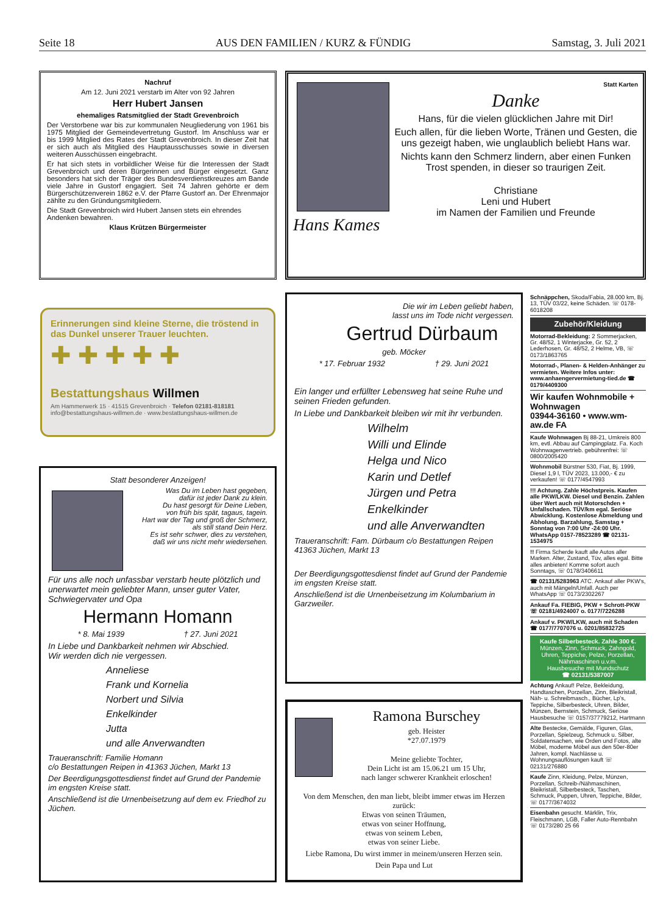Seite 18 AUS DEN FAMILIEN / KURZ & FÜNDIG Samstag, 3. Juli 2021
Nachruf
Am 12. Juni 2021 verstarb im Alter von 92 Jahren
Herr Hubert Jansen
ehemaliges Ratsmitglied der Stadt Grevenbroich
Der Verstorbene war bis zur kommunalen Neugliederung von 1961 bis 1975 Mitglied der Gemeindevertretung Gustorf. Im Anschluss war er bis 1999 Mitglied des Rates der Stadt Grevenbroich. In dieser Zeit hat er sich auch als Mitglied des Hauptausschusses sowie in diversen weiteren Ausschüssen eingebracht.
Er hat sich stets in vorbildlicher Weise für die Interessen der Stadt Grevenbroich und deren Bürgerinnen und Bürger eingesetzt. Ganz besonders hat sich der Träger des Bundesverdienstkreuzes am Bande viele Jahre in Gustorf engagiert. Seit 74 Jahren gehörte er dem Bürgerschützenverein 1862 e.V. der Pfarre Gustorf an. Der Ehrenmajor zählte zu den Gründungsmitgliedern.
Die Stadt Grevenbroich wird Hubert Jansen stets ein ehrendes Andenken bewahren.
Klaus Krützen Bürgermeister
Hans Kames
Statt Karten
Danke
Hans, für die vielen glücklichen Jahre mit Dir!
Euch allen, für die lieben Worte, Tränen und Gesten, die uns gezeigt haben, wie unglaublich beliebt Hans war.
Nichts kann den Schmerz lindern, aber einen Funken Trost spenden, in dieser so traurigen Zeit.
Christiane
Leni und Hubert
im Namen der Familien und Freunde
Erinnerungen sind kleine Sterne, die tröstend in das Dunkel unserer Trauer leuchten.
✚ ✚ ✚ ✚ ✚
Bestattungshaus Willmen
Am Hammerwerk 15 · 41515 Grevenbroich · Telefon 02181-818181
info@bestattungshaus-willmen.de · www.bestattungshaus-willmen.de
Statt besonderer Anzeigen!
Was Du im Leben hast gegeben,
dafür ist jeder Dank zu klein.
Du hast gesorgt für Deine Lieben,
von früh bis spät, tagaus, tagein.
Hart war der Tag und groß der Schmerz,
als still stand Dein Herz.
Es ist sehr schwer, dies zu verstehen,
daß wir uns nicht mehr wiedersehen.
Für uns alle noch unfassbar verstarb heute plötzlich und unerwartet mein geliebter Mann, unser guter Vater, Schwiegervater und Opa
Hermann Homann
* 8. Mai 1939 † 27. Juni 2021
In Liebe und Dankbarkeit nehmen wir Abschied.
Wir werden dich nie vergessen.
Anneliese
Frank und Kornelia
Norbert und Silvia
Enkelkinder
Jutta
und alle Anverwandten
Traueranschrift: Familie Homann
c/o Bestattungen Reipen in 41363 Jüchen, Markt 13
Der Beerdigungsgottesdienst findet auf Grund der Pandemie im engsten Kreise statt.
Anschließend ist die Urnenbeisetzung auf dem ev. Friedhof zu Jüchen.
Die wir im Leben geliebt haben,
lasst uns im Tode nicht vergessen.
Gertrud Dürbaum
geb. Möcker
* 17. Februar 1932 † 29. Juni 2021
Ein langer und erfüllter Lebensweg hat seine Ruhe und seinen Frieden gefunden.
In Liebe und Dankbarkeit bleiben wir mit ihr verbunden.
Wilhelm
Willi und Elinde
Helga und Nico
Karin und Detlef
Jürgen und Petra
Enkelkinder
und alle Anverwandten
Traueranschrift: Fam. Dürbaum c/o Bestattungen Reipen
41363 Jüchen, Markt 13
Der Beerdigungsgottesdienst findet auf Grund der Pandemie im engsten Kreise statt.
Anschließend ist die Urnenbeisetzung im Kolumbarium in Garzweiler.
Ramona Burschey
geb. Heister
*27.07.1979
Meine geliebte Tochter,
Dein Licht ist am 15.06.21 um 15 Uhr,
nach langer schwerer Krankheit erloschen!
Von dem Menschen, den man liebt, bleibt immer etwas im Herzen zurück:
Etwas von seinen Träumen,
etwas von seiner Hoffnung,
etwas von seinem Leben,
etwas von seiner Liebe.
Liebe Ramona, Du wirst immer in meinem/unseren Herzen sein.
Dein Papa und Lut
Schnäppchen, Skoda/Fabia, 28.000 km, Bj. 13, TÜV 03/22, keine Schäden. ☏ 0178-6018208
Zubehör/Kleidung
Motorrad-Bekleidung: 2 Sommerjacken, Gr. 48/52, 1 Winterjacke, Gr. 52, 2 Lederhosen, Gr. 48/52, 2 Helme, VB, ☏ 0173/1863765
Motorrad-, Planen- & Helden-Anhänger zu vermieten. Weitere Infos unter: www.anhaengervermietung-tied.de ☎ 0179/4409300
Wir kaufen Wohnmobile + Wohnwagen
03944-36160 • www.wm-aw.de FA
Kaufe Wohnwagen Bj 88-21, Umkreis 800 km, evtl. Abbau auf Campingplatz. Fa. Koch Wohnwagenvertrieb. gebührenfrei: ☏ 0800/2005420
Wohnmobil Bürstner 530, Fiat, Bj. 1999, Diesel 1,9 l, TÜV 2023, 13.000,- € zu verkaufen! ☏ 0177/4547993
!!! Achtung. Zahle Höchstpreis. Kaufen alle PKW/LKW. Diesel und Benzin. Zahlen über Wert auch mit Motorschden + Unfallschaden. TÜV/km egal. Seriöse Abwicklung. Kostenlose Abmeldung und Abholung. Barzahlung, Samstag + Sonntag von 7:00 Uhr -24:00 Uhr. WhatsApp 0157-78523289 ☎ 02131-1534975
!! Firma Scherde kauft alle Autos aller Marken. Alter, Zustand, Tüv, alles egal. Bitte alles anbieten! Komme sofort auch Sonntags, ☏ 0178/3406611
☎ 02131/5283963 ATC. Ankauf aller PKW's, auch mit Mängeln/Unfall. Auch per WhatsApp ☏ 0173/2302267
Ankauf Fa. FIEBIG, PKW + Schrott-PKW ☏ 02181/4924007 o. 0177/7226288
Ankauf v. PKW/LKW, auch mit Schaden ☎ 0177/7707076 u. 0201/85832725
Kaufe Silberbesteck. Zahle 300 €.
Münzen, Zinn, Schmuck, Zahngold, Uhren, Teppiche, Pelze, Porzellan, Nähmaschinen u.v.m.
Hausbesuche mit Mundschutz
☎ 02131/5387007
Achtung Ankauf! Pelze, Bekleidung, Handtaschen, Porzellan, Zinn, Bleikristall, Näh- u. Schreibmasch., Bücher, Lp's, Teppiche, Silberbesteck, Uhren, Bilder, Münzen, Bernstein, Schmuck, Seriöse Hausbesuche ☏ 0157/37779212, Hartmann
Alte Bestecke, Gemälde, Figuren, Glas, Porzellan, Spielzeug, Schmuck u. Silber, Soldatensachen, wie Orden und Fotos, alte Möbel, moderne Möbel aus den 50er-80er Jahren, kompl. Nachlässe u. Wohnungsauflösungen kauft ☏ 02131/276880
Kaufe Zinn, Kleidung, Pelze, Münzen, Porzellan, Schreib-/Nähmaschinen, Bleikristall, Silberbesteck, Taschen, Schmuck, Puppen, Uhren, Teppiche, Bilder, ☏ 0177/3674032
Eisenbahn gesucht. Märklin, Trix, Fleischmann, LGB, Faller Auto-Rennbahn ☏ 0173/280 25 66